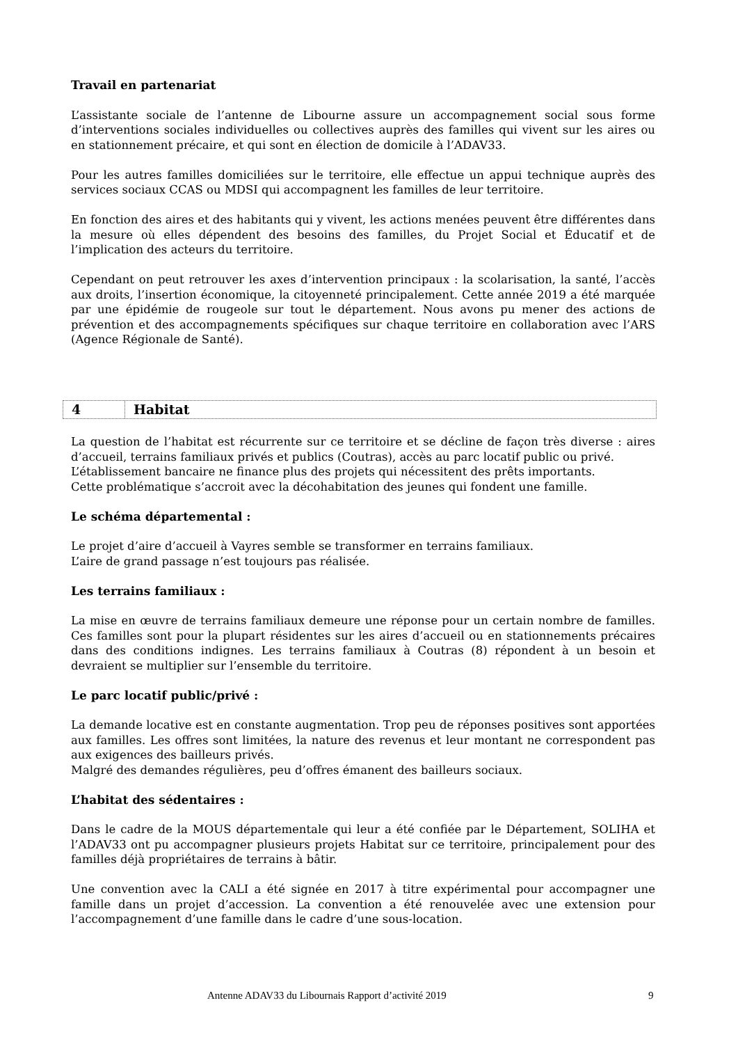Travail en partenariat
L’assistante sociale de l’antenne de Libourne assure un accompagnement social sous forme d’interventions sociales individuelles ou collectives auprès des familles qui vivent sur les aires ou en stationnement précaire, et qui sont en élection de domicile à l’ADAV33.
Pour les autres familles domiciliées sur le territoire, elle effectue un appui technique auprès des services sociaux CCAS ou MDSI qui accompagnent les familles de leur territoire.
En fonction des aires et des habitants qui y vivent, les actions menées peuvent être différentes dans la mesure où elles dépendent des besoins des familles, du Projet Social et Éducatif et de l’implication des acteurs du territoire.
Cependant on peut retrouver les axes d’intervention principaux : la scolarisation, la santé, l’accès aux droits, l’insertion économique, la citoyenneté principalement. Cette année 2019 a été marquée par une épidémie de rougeole sur tout le département. Nous avons pu mener des actions de prévention et des accompagnements spécifiques sur chaque territoire en collaboration avec l’ARS (Agence Régionale de Santé).
4 Habitat
La question de l’habitat est récurrente sur ce territoire et se décline de façon très diverse : aires d’accueil, terrains familiaux privés et publics (Coutras), accès au parc locatif public ou privé.
L’établissement bancaire ne finance plus des projets qui nécessitent des prêts importants.
Cette problématique s’accroit avec la décohabitation des jeunes qui fondent une famille.
Le schéma départemental :
Le projet d’aire d’accueil à Vayres semble se transformer en terrains familiaux.
L’aire de grand passage n’est toujours pas réalisée.
Les terrains familiaux :
La mise en œuvre de terrains familiaux demeure une réponse pour un certain nombre de familles. Ces familles sont pour la plupart résidentes sur les aires d’accueil ou en stationnements précaires dans des conditions indignes. Les terrains familiaux à Coutras (8) répondent à un besoin et devraient se multiplier sur l’ensemble du territoire.
Le parc locatif public/privé :
La demande locative est en constante augmentation. Trop peu de réponses positives sont apportées aux familles. Les offres sont limitées, la nature des revenus et leur montant ne correspondent pas aux exigences des bailleurs privés.
Malgré des demandes régulières, peu d’offres émanent des bailleurs sociaux.
L’habitat des sédentaires :
Dans le cadre de la MOUS départementale qui leur a été confiée par le Département, SOLIHA et l’ADAV33 ont pu accompagner plusieurs projets Habitat sur ce territoire, principalement pour des familles déjà propriétaires de terrains à bâtir.
Une convention avec la CALI a été signée en 2017 à titre expérimental pour accompagner une famille dans un projet d’accession. La convention a été renouvelée avec une extension pour l’accompagnement d’une famille dans le cadre d’une sous-location.
Antenne ADAV33 du Libournais Rapport d’activité 2019 9